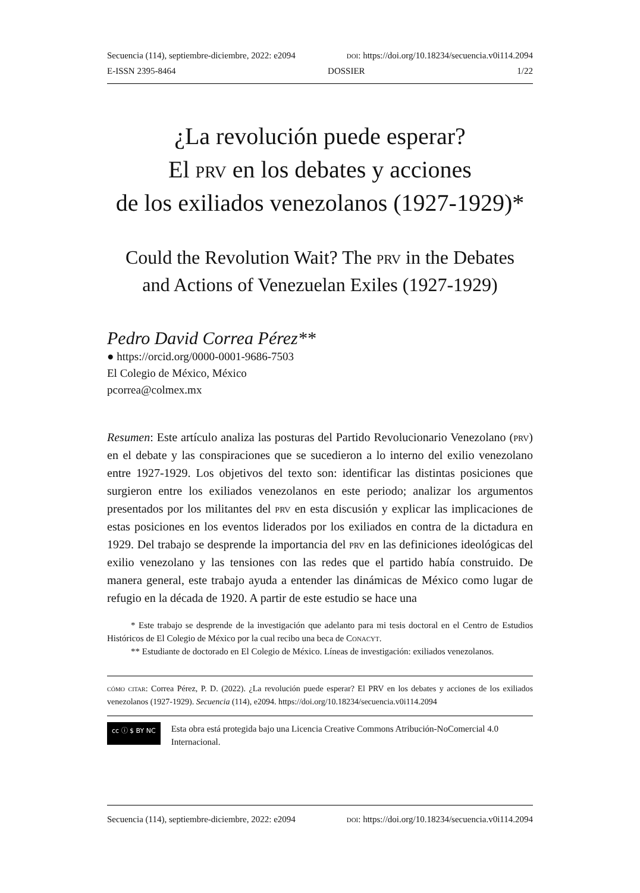Secuencia (114), septiembre-diciembre, 2022: e2094 doi: https://doi.org/10.18234/secuencia.v0i114.2094
E-ISSN 2395-8464 DOSSIER 1/22
¿La revolución puede esperar?
El prv en los debates y acciones
de los exiliados venezolanos (1927-1929)*
Could the Revolution Wait? The prv in the Debates
and Actions of Venezuelan Exiles (1927-1929)
Pedro David Correa Pérez**
● https://orcid.org/0000-0001-9686-7503
El Colegio de México, México
pcorrea@colmex.mx
Resumen: Este artículo analiza las posturas del Partido Revolucionario Venezolano (prv) en el debate y las conspiraciones que se sucedieron a lo interno del exilio venezolano entre 1927-1929. Los objetivos del texto son: identificar las distintas posiciones que surgieron entre los exiliados venezolanos en este periodo; analizar los argumentos presentados por los militantes del prv en esta discusión y explicar las implicaciones de estas posiciones en los eventos liderados por los exiliados en contra de la dictadura en 1929. Del trabajo se desprende la importancia del prv en las definiciones ideológicas del exilio venezolano y las tensiones con las redes que el partido había construido. De manera general, este trabajo ayuda a entender las dinámicas de México como lugar de refugio en la década de 1920. A partir de este estudio se hace una
* Este trabajo se desprende de la investigación que adelanto para mi tesis doctoral en el Centro de Estudios Históricos de El Colegio de México por la cual recibo una beca de Conacyt.
** Estudiante de doctorado en El Colegio de México. Líneas de investigación: exiliados venezolanos.
cómo citar: Correa Pérez, P. D. (2022). ¿La revolución puede esperar? El PRV en los debates y acciones de los exiliados venezolanos (1927-1929). Secuencia (114), e2094. https://doi.org/10.18234/secuencia.v0i114.2094
cc ⓘ $ BY NC
Esta obra está protegida bajo una Licencia Creative Commons Atribución-NoComercial 4.0 Internacional.
Secuencia (114), septiembre-diciembre, 2022: e2094 doi: https://doi.org/10.18234/secuencia.v0i114.2094